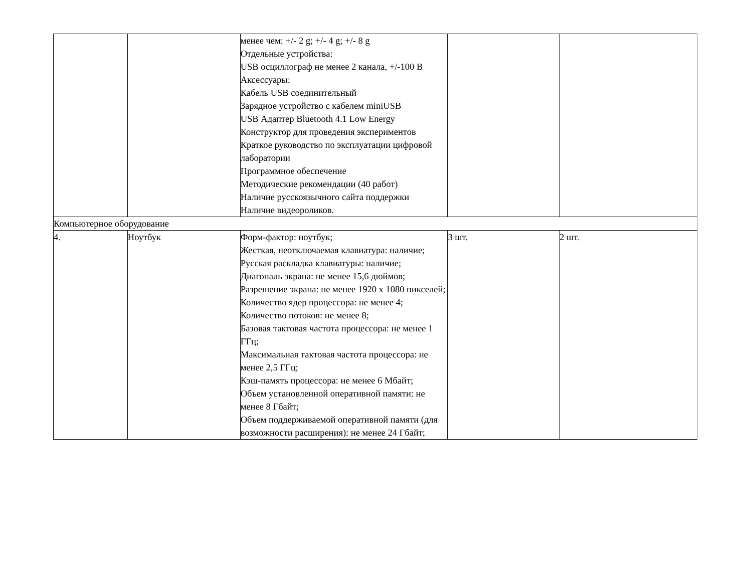| | | менее чем: +/- 2 g; +/- 4 g; +/- 8 g Отдельные устройства: USB осциллограф не менее 2 канала, +/-100 В Аксессуары: Кабель USB соединительный Зарядное устройство с кабелем miniUSB USB Адаптер Bluetooth 4.1 Low Energy Конструктор для проведения экспериментов Краткое руководство по эксплуатации цифровой лаборатории Программное обеспечение Методические рекомендации (40 работ) Наличие русскоязычного сайта поддержки Наличие видеороликов. | | |
| Компьютерное оборудование | | | | |
| 4. | Ноутбук | Форм-фактор: ноутбук; Жесткая, неотключаемая клавиатура: наличие; Русская раскладка клавиатуры: наличие; Диагональ экрана: не менее 15,6 дюймов; Разрешение экрана: не менее 1920 х 1080 пикселей; Количество ядер процессора: не менее 4; Количество потоков: не менее 8; Базовая тактовая частота процессора: не менее 1 ГГц; Максимальная тактовая частота процессора: не менее 2,5 ГГц; Кэш-память процессора: не менее 6 Мбайт; Объем установленной оперативной памяти: не менее 8 Гбайт; Объем поддерживаемой оперативной памяти (для возможности расширения): не менее 24 Гбайт; | 3 шт. | 2 шт. |